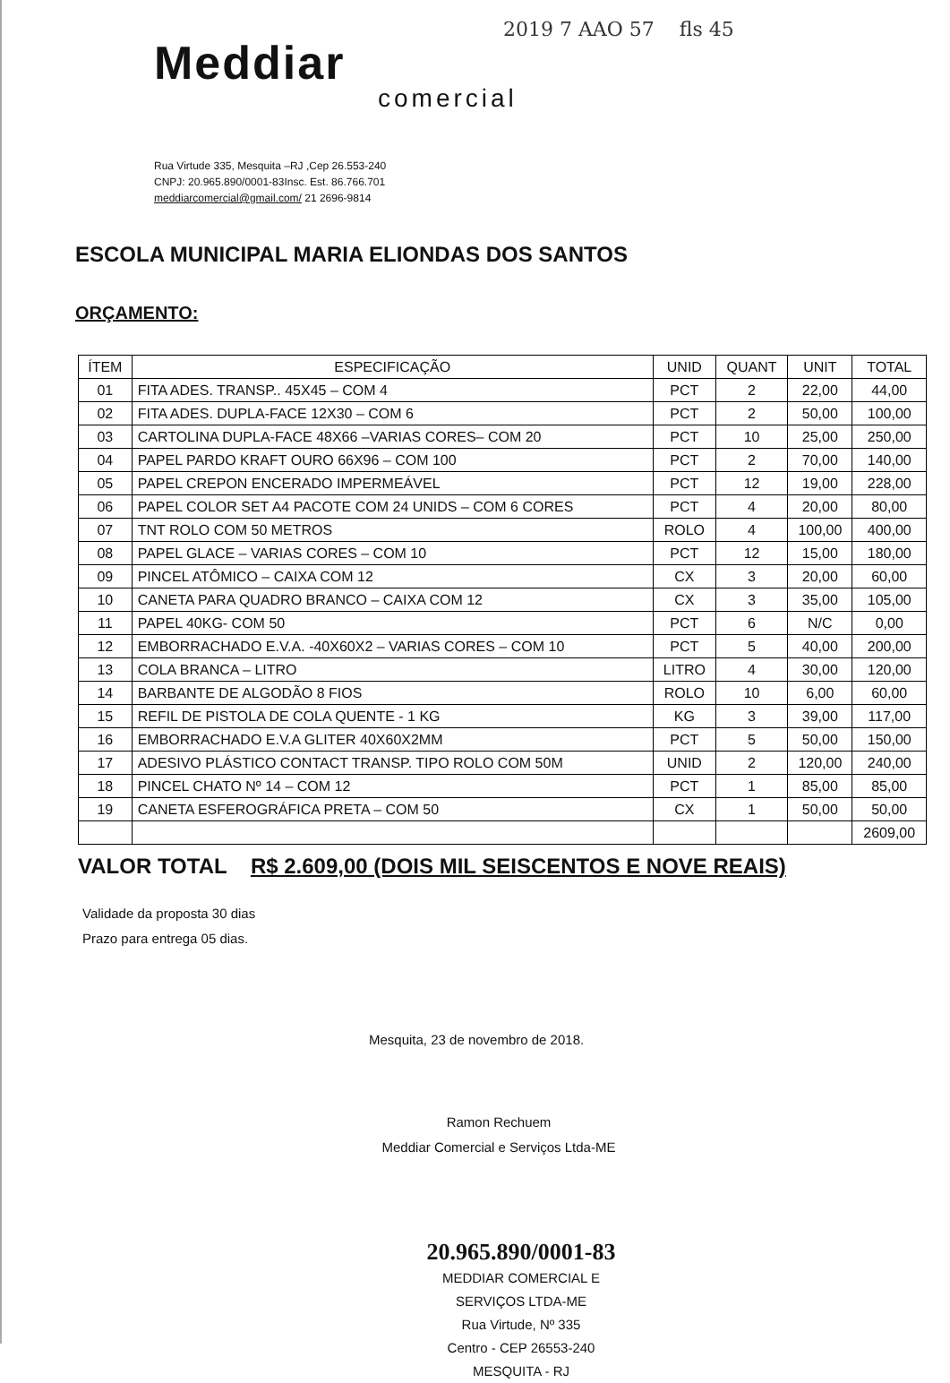2019 7 AAO 57 fls 45
Meddiar
comercial
Rua Virtude 335, Mesquita –RJ ,Cep 26.553-240
CNPJ: 20.965.890/0001-83Insc. Est. 86.766.701
meddiarcomercial@gmail.com/ 21 2696-9814
ESCOLA MUNICIPAL MARIA ELIONDAS DOS SANTOS
ORÇAMENTO:
| ÍTEM | ESPECIFICAÇÃO | UNID | QUANT | UNIT | TOTAL |
| --- | --- | --- | --- | --- | --- |
| 01 | FITA ADES. TRANSP.. 45X45 – COM 4 | PCT | 2 | 22,00 | 44,00 |
| 02 | FITA ADES. DUPLA-FACE 12X30 – COM 6 | PCT | 2 | 50,00 | 100,00 |
| 03 | CARTOLINA DUPLA-FACE 48X66 –VARIAS CORES– COM 20 | PCT | 10 | 25,00 | 250,00 |
| 04 | PAPEL PARDO KRAFT OURO 66X96 – COM 100 | PCT | 2 | 70,00 | 140,00 |
| 05 | PAPEL CREPON ENCERADO IMPERMEÁVEL | PCT | 12 | 19,00 | 228,00 |
| 06 | PAPEL COLOR SET A4 PACOTE COM 24 UNIDS – COM 6 CORES | PCT | 4 | 20,00 | 80,00 |
| 07 | TNT ROLO COM 50 METROS | ROLO | 4 | 100,00 | 400,00 |
| 08 | PAPEL GLACE – VARIAS CORES – COM 10 | PCT | 12 | 15,00 | 180,00 |
| 09 | PINCEL ATÔMICO – CAIXA COM 12 | CX | 3 | 20,00 | 60,00 |
| 10 | CANETA PARA QUADRO BRANCO – CAIXA COM 12 | CX | 3 | 35,00 | 105,00 |
| 11 | PAPEL 40KG- COM 50 | PCT | 6 | N/C | 0,00 |
| 12 | EMBORRACHADO E.V.A. -40X60X2 – VARIAS CORES – COM 10 | PCT | 5 | 40,00 | 200,00 |
| 13 | COLA BRANCA – LITRO | LITRO | 4 | 30,00 | 120,00 |
| 14 | BARBANTE DE ALGODÃO 8 FIOS | ROLO | 10 | 6,00 | 60,00 |
| 15 | REFIL DE PISTOLA DE COLA QUENTE - 1 KG | KG | 3 | 39,00 | 117,00 |
| 16 | EMBORRACHADO E.V.A GLITER 40X60X2MM | PCT | 5 | 50,00 | 150,00 |
| 17 | ADESIVO PLÁSTICO CONTACT TRANSP. TIPO ROLO COM 50M | UNID | 2 | 120,00 | 240,00 |
| 18 | PINCEL CHATO Nº 14 – COM 12 | PCT | 1 | 85,00 | 85,00 |
| 19 | CANETA ESFEROGRÁFICA PRETA – COM 50 | CX | 1 | 50,00 | 50,00 |
| | | | | | 2609,00 |
VALOR TOTAL R$ 2.609,00 (DOIS MIL SEISCENTOS E NOVE REAIS)
Validade da proposta 30 dias
Prazo para entrega 05 dias.
Mesquita, 23 de novembro de 2018.
Ramon Rechuem
Meddiar Comercial e Serviços Ltda-ME
20.965.890/0001-83
MEDDIAR COMERCIAL E
SERVIÇOS LTDA-ME
Rua Virtude, Nº 335
Centro - CEP 26553-240
MESQUITA - RJ